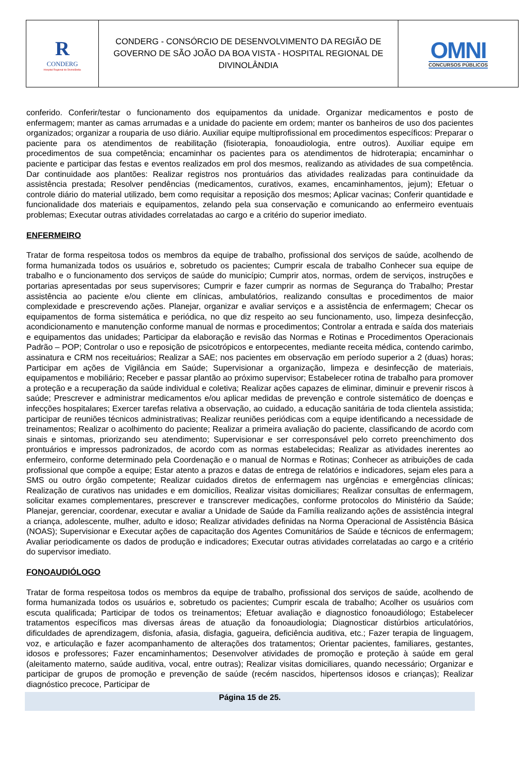R
CONDERG
Hospital Regional de Divinolândia
CONDERG - CONSÓRCIO DE DESENVOLVIMENTO DA REGIÃO DE GOVERNO DE SÃO JOÃO DA BOA VISTA - HOSPITAL REGIONAL DE DIVINOLÂNDIA
OMNI
CONCURSOS PÚBLICOS
conferido. Conferir/testar o funcionamento dos equipamentos da unidade. Organizar medicamentos e posto de enfermagem; manter as camas arrumadas e a unidade do paciente em ordem; manter os banheiros de uso dos pacientes organizados; organizar a rouparia de uso diário. Auxiliar equipe multiprofissional em procedimentos específicos: Preparar o paciente para os atendimentos de reabilitação (fisioterapia, fonoaudiologia, entre outros). Auxiliar equipe em procedimentos de sua competência; encaminhar os pacientes para os atendimentos de hidroterapia; encaminhar o paciente e participar das festas e eventos realizados em prol dos mesmos, realizando as atividades de sua competência. Dar continuidade aos plantões: Realizar registros nos prontuários das atividades realizadas para continuidade da assistência prestada; Resolver pendências (medicamentos, curativos, exames, encaminhamentos, jejum); Efetuar o controle diário do material utilizado, bem como requisitar a reposição dos mesmos; Aplicar vacinas; Conferir quantidade e funcionalidade dos materiais e equipamentos, zelando pela sua conservação e comunicando ao enfermeiro eventuais problemas; Executar outras atividades correlatadas ao cargo e a critério do superior imediato.
ENFERMEIRO
Tratar de forma respeitosa todos os membros da equipe de trabalho, profissional dos serviços de saúde, acolhendo de forma humanizada todos os usuários e, sobretudo os pacientes; Cumprir escala de trabalho Conhecer sua equipe de trabalho e o funcionamento dos serviços de saúde do município; Cumprir atos, normas, ordem de serviços, instruções e portarias apresentadas por seus supervisores; Cumprir e fazer cumprir as normas de Segurança do Trabalho; Prestar assistência ao paciente e/ou cliente em clínicas, ambulatórios, realizando consultas e procedimentos de maior complexidade e prescrevendo ações. Planejar, organizar e avaliar serviços e a assistência de enfermagem; Checar os equipamentos de forma sistemática e periódica, no que diz respeito ao seu funcionamento, uso, limpeza desinfecção, acondicionamento e manutenção conforme manual de normas e procedimentos; Controlar a entrada e saída dos materiais e equipamentos das unidades; Participar da elaboração e revisão das Normas e Rotinas e Procedimentos Operacionais Padrão – POP; Controlar o uso e reposição de psicotrópicos e entorpecentes, mediante receita médica, contendo carimbo, assinatura e CRM nos receituários; Realizar a SAE; nos pacientes em observação em período superior a 2 (duas) horas; Participar em ações de Vigilância em Saúde; Supervisionar a organização, limpeza e desinfecção de materiais, equipamentos e mobiliário; Receber e passar plantão ao próximo supervisor; Estabelecer rotina de trabalho para promover a proteção e a recuperação da saúde individual e coletiva; Realizar ações capazes de eliminar, diminuir e prevenir riscos à saúde; Prescrever e administrar medicamentos e/ou aplicar medidas de prevenção e controle sistemático de doenças e infecções hospitalares; Exercer tarefas relativa a observação, ao cuidado, a educação sanitária de toda clientela assistida; participar de reuniões técnicos administrativas; Realizar reuniões periódicas com a equipe identificando a necessidade de treinamentos; Realizar o acolhimento do paciente; Realizar a primeira avaliação do paciente, classificando de acordo com sinais e sintomas, priorizando seu atendimento; Supervisionar e ser corresponsável pelo correto preenchimento dos prontuários e impressos padronizados, de acordo com as normas estabelecidas; Realizar as atividades inerentes ao enfermeiro, conforme determinado pela Coordenação e o manual de Normas e Rotinas; Conhecer as atribuições de cada profissional que compõe a equipe; Estar atento a prazos e datas de entrega de relatórios e indicadores, sejam eles para a SMS ou outro órgão competente; Realizar cuidados diretos de enfermagem nas urgências e emergências clínicas; Realização de curativos nas unidades e em domicílios, Realizar visitas domiciliares; Realizar consultas de enfermagem, solicitar exames complementares, prescrever e transcrever medicações, conforme protocolos do Ministério da Saúde; Planejar, gerenciar, coordenar, executar e avaliar a Unidade de Saúde da Família realizando ações de assistência integral a criança, adolescente, mulher, adulto e idoso; Realizar atividades definidas na Norma Operacional de Assistência Básica (NOAS); Supervisionar e Executar ações de capacitação dos Agentes Comunitários de Saúde e técnicos de enfermagem; Avaliar periodicamente os dados de produção e indicadores; Executar outras atividades correlatadas ao cargo e a critério do supervisor imediato.
FONOAUDIÓLOGO
Tratar de forma respeitosa todos os membros da equipe de trabalho, profissional dos serviços de saúde, acolhendo de forma humanizada todos os usuários e, sobretudo os pacientes; Cumprir escala de trabalho; Acolher os usuários com escuta qualificada; Participar de todos os treinamentos; Efetuar avaliação e diagnostico fonoaudiólogo; Estabelecer tratamentos específicos mas diversas áreas de atuação da fonoaudiologia; Diagnosticar distúrbios articulatórios, dificuldades de aprendizagem, disfonia, afasia, disfagia, gagueira, deficiência auditiva, etc.; Fazer terapia de linguagem, voz, e articulação e fazer acompanhamento de alterações dos tratamentos; Orientar pacientes, familiares, gestantes, idosos e professores; Fazer encaminhamentos; Desenvolver atividades de promoção e proteção à saúde em geral (aleitamento materno, saúde auditiva, vocal, entre outras); Realizar visitas domiciliares, quando necessário; Organizar e participar de grupos de promoção e prevenção de saúde (recém nascidos, hipertensos idosos e crianças); Realizar diagnóstico precoce, Participar de
Página 15 de 25.